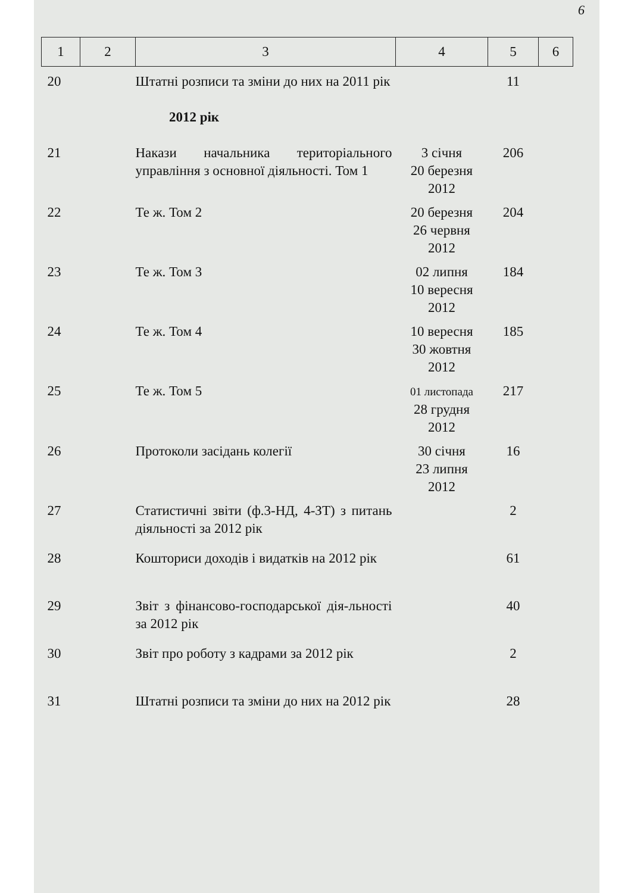6
| 1 | 2 | 3 | 4 | 5 | 6 |
| --- | --- | --- | --- | --- | --- |
| 20 | | Штатні розписи та зміни до них на 2011 рік | | 11 | |
| 2012 рік | | | | | |
| 21 | | Накази начальника територіального управління з основної діяльності. Том 1 | 3 січня 20 березня 2012 | 206 | |
| 22 | | Те ж. Том 2 | 20 березня 26 червня 2012 | 204 | |
| 23 | | Те ж. Том 3 | 02 липня 10 вересня 2012 | 184 | |
| 24 | | Те ж. Том 4 | 10 вересня 30 жовтня 2012 | 185 | |
| 25 | | Те ж. Том 5 | 01 листопада 28 грудня 2012 | 217 | |
| 26 | | Протоколи засідань колегії | 30 січня 23 липня 2012 | 16 | |
| 27 | | Статистичні звіти (ф.3-НД, 4-ЗТ) з питань діяльності за 2012 рік | | 2 | |
| 28 | | Кошториси доходів і видатків на 2012 рік | | 61 | |
| 29 | | Звіт з фінансово-господарської дія-льності за 2012 рік | | 40 | |
| 30 | | Звіт про роботу з кадрами за 2012 рік | | 2 | |
| 31 | | Штатні розписи та зміни до них на 2012 рік | | 28 | |